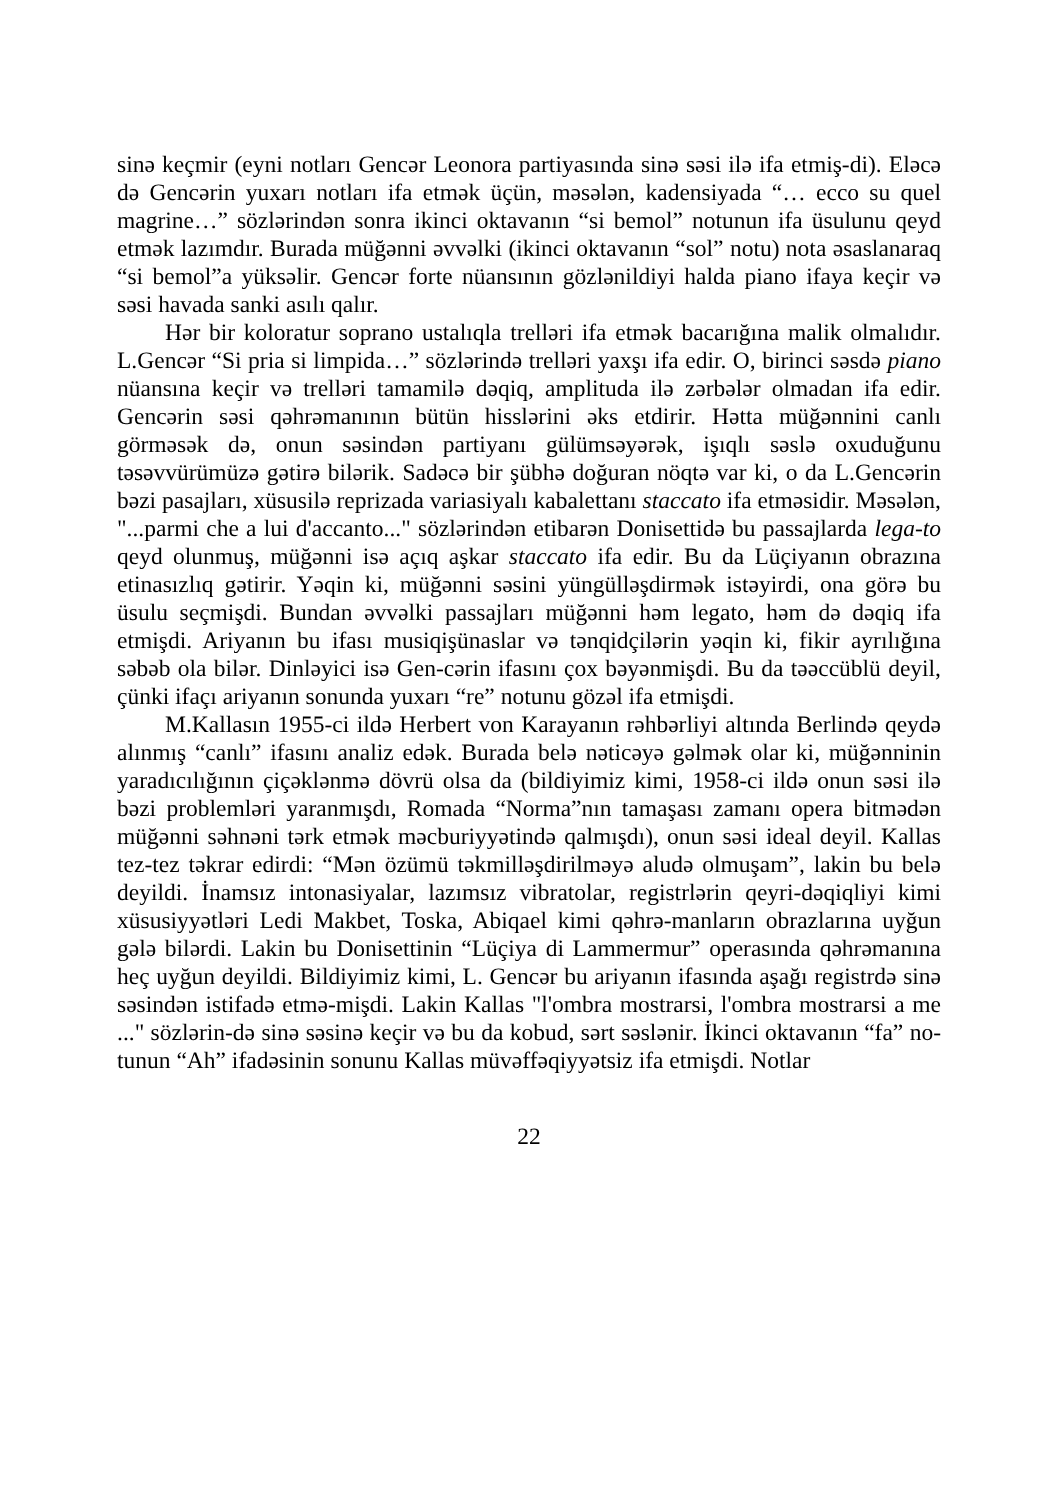sinə keçmir (eyni notları Gencər Leonora partiyasında sinə səsi ilə ifa etmiş-di). Eləcə də Gencərin yuxarı notları ifa etmək üçün, məsələn, kadensiyada “… ecco su quel magrine…” sözlərindən sonra ikinci oktavanın “si bemol” notunun ifa üsulunu qeyd etmək lazımdır. Burada müğənni əvvəlki (ikinci oktavanın “sol” notu) nota əsaslanaraq “si bemol”a yüksəlir. Gencər forte nüansının gözlənildiyi halda piano ifaya keçir və səsi havada sanki asılı qalır.
Hər bir koloratur soprano ustalıqla trelləri ifa etmək bacarığına malik olmalıdır. L.Gencər “Si pria si limpida…” sözlərində trelləri yaxşı ifa edir. O, birinci səsdə piano nüansına keçir və trelləri tamamilə dəqiq, amplituda ilə zərbələr olmadan ifa edir. Gencərin səsi qəhrəmanının bütün hisslərini əks etdirir. Hətta müğənnini canlı görməsək də, onun səsindən partiyanı gülümsəyərək, işıqlı səslə oxuduğunu təsəvvürümüzə gətirə bilərik. Sadəcə bir şübhə doğuran nöqtə var ki, o da L.Gencərin bəzi pasajları, xüsusilə reprizada variasiyalı kabalettanı staccato ifa etməsidir. Məsələn, "...parmi che a lui d'accanto..." sözlərindən etibarən Donisettidə bu passajlarda lega-to qeyd olunmuş, müğənni isə açıq aşkar staccato ifa edir. Bu da Lüçiyanın obrazına etinasızlıq gətirir. Yəqin ki, müğənni səsini yüngülləşdirmək istəyirdi, ona görə bu üsulu seçmişdi. Bundan əvvəlki passajları müğənni həm legato, həm də dəqiq ifa etmişdi. Ariyanın bu ifası musiqişünaslar və tənqidçilərin yəqin ki, fikir ayrılığına səbəb ola bilər. Dinləyici isə Gen-cərin ifasını çox bəyənmişdi. Bu da təəccüblü deyil, çünki ifaçı ariyanın sonunda yuxarı “re” notunu gözəl ifa etmişdi.
M.Kallasın 1955-ci ildə Herbert von Karayanın rəhbərliyi altında Berlində qeydə alınmış “canlı” ifasını analiz edək. Burada belə nəticəyə gəlmək olar ki, müğənninin yaradıcılığının çiçəklənmə dövrü olsa da (bildiyimiz kimi, 1958-ci ildə onun səsi ilə bəzi problemləri yaranmışdı, Romada “Norma”nın tamaşası zamanı opera bitmədən müğənni səhnəni tərk etmək məcburiyyətində qalmışdı), onun səsi ideal deyil. Kallas tez-tez təkrar edirdi: “Mən özümü təkmilləşdirilməyə aludə olmuşam”, lakin bu belə deyildi. İnamsız intonasiyalar, lazımsız vibratolar, registrlərin qeyri-dəqiqliyi kimi xüsusiyyətləri Ledi Makbet, Toska, Abiqael kimi qəhrə-manların obrazlarına uyğun gələ bilərdi. Lakin bu Donisettinin “Lüçiya di Lammermur” operasında qəhrəmanına heç uyğun deyildi. Bildiyimiz kimi, L. Gencər bu ariyanın ifasında aşağı registrdə sinə səsindən istifadə etmə-mişdi. Lakin Kallas "l'ombra mostrarsi, l'ombra mostrarsi a me ..." sözlərin-də sinə səsinə keçir və bu da kobud, sərt səslənir. İkinci oktavanın “fa” no-tunun “Ah” ifadəsinin sonunu Kallas müvəffəqiyyətsiz ifa etmişdi. Notlar
22